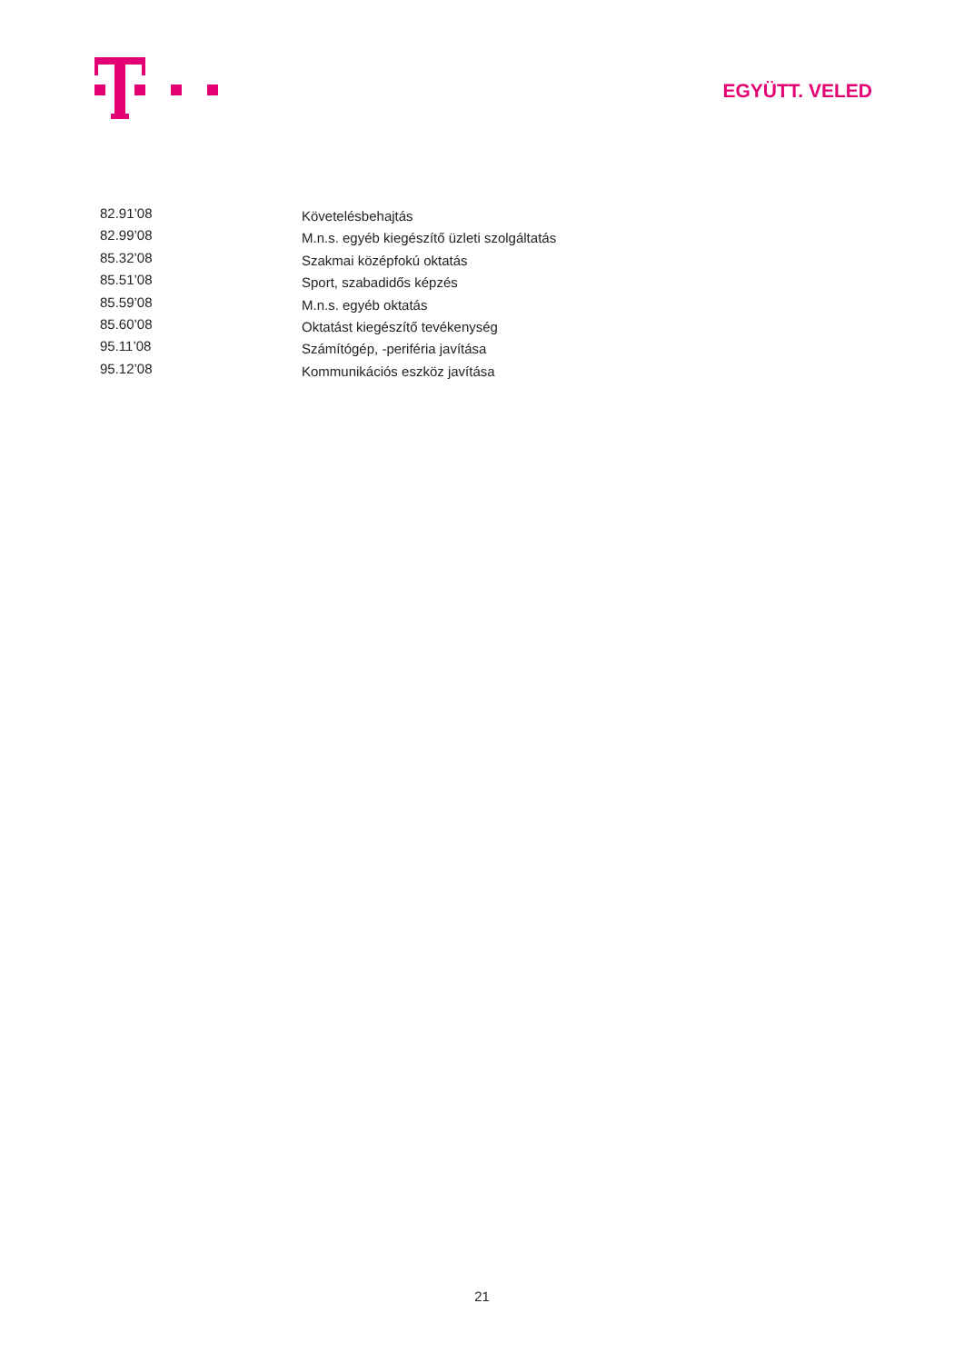EGYÜTT. VELED
| 82.91’08 | Követelésbehajtás |
| 82.99’08 | M.n.s. egyéb kiegészítő üzleti szolgáltatás |
| 85.32’08 | Szakmai középfokú oktatás |
| 85.51’08 | Sport, szabadidős képzés |
| 85.59’08 | M.n.s. egyéb oktatás |
| 85.60’08 | Oktatást kiegészítő tevékenység |
| 95.11’08 | Számítógép, -periféria javítása |
| 95.12’08 | Kommunikációs eszköz javítása |
21